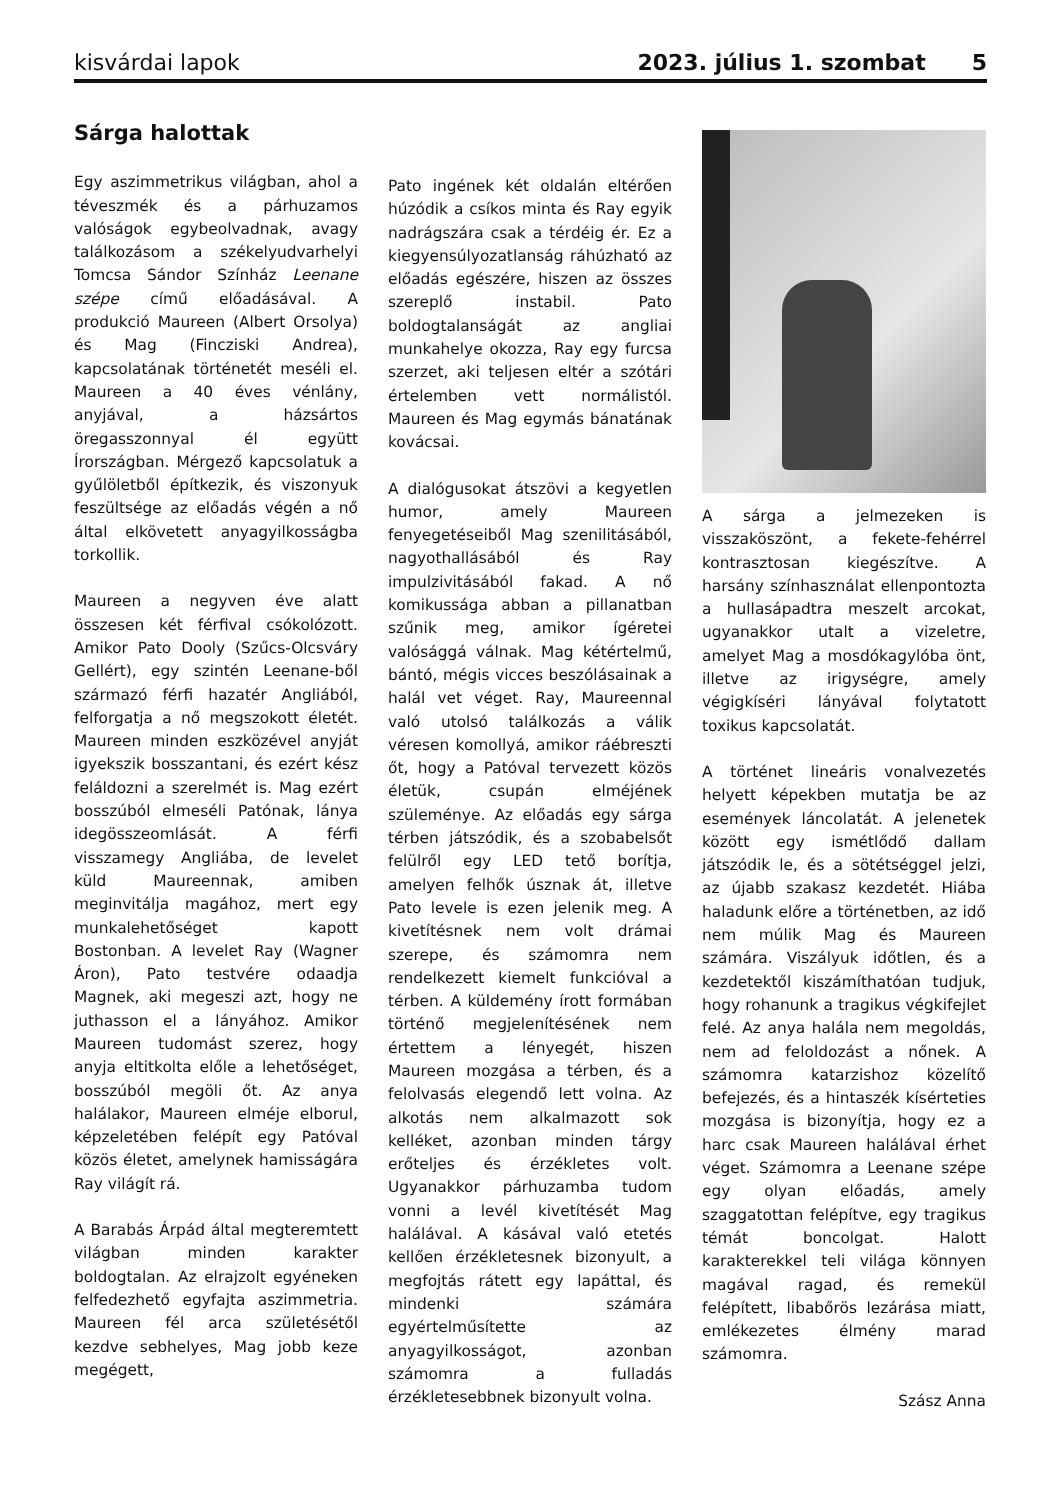kisvárdai lapok 2023. július 1. szombat 5
Sárga halottak
Egy aszimmetrikus világban, ahol a téveszmék és a párhuzamos valóságok egybeolvadnak, avagy találkozásom a székelyudvarhelyi Tomcsa Sándor Színház Leenane szépe című előadásával. A produkció Maureen (Albert Orsolya) és Mag (Fincziski Andrea), kapcsolatának történetét meséli el. Maureen a 40 éves vénlány, anyjával, a házsártos öregasszonnyal él együtt Írországban. Mérgező kapcsolatuk a gyűlöletből építkezik, és viszonyuk feszültsége az előadás végén a nő által elkövetett anyagyilkosságba torkollik.
Maureen a negyven éve alatt összesen két férfival csókolózott. Amikor Pato Dooly (Szűcs-Olcsváry Gellért), egy szintén Leenane-ből származó férfi hazatér Angliából, felforgatja a nő megszokott életét. Maureen minden eszközével anyját igyekszik bosszantani, és ezért kész feláldozni a szerelmét is. Mag ezért bosszúból elmeséli Patónak, lánya idegösszeomlását. A férfi visszamegy Angliába, de levelet küld Maureennak, amiben meginvitálja magához, mert egy munkalehetőséget kapott Bostonban. A levelet Ray (Wagner Áron), Pato testvére odaadja Magnek, aki megeszi azt, hogy ne juthasson el a lányához. Amikor Maureen tudomást szerez, hogy anyja eltitkolta előle a lehetőséget, bosszúból megöli őt. Az anya halálakor, Maureen elméje elborul, képzeletében felépít egy Patóval közös életet, amelynek hamisságára Ray világít rá.
A Barabás Árpád által megteremtett világban minden karakter boldogtalan. Az elrajzolt egyéneken felfedezhető egyfajta aszimmetria. Maureen fél arca születésétől kezdve sebhelyes, Mag jobb keze megégett,
Pato ingének két oldalán eltérően húzódik a csíkos minta és Ray egyik nadrágszára csak a térdéig ér. Ez a kiegyensúlyozatlanság ráhúzható az előadás egészére, hiszen az összes szereplő instabil. Pato boldogtalanságát az angliai munkahelye okozza, Ray egy furcsa szerzet, aki teljesen eltér a szótári értelemben vett normálistól. Maureen és Mag egymás bánatának kovácsai.
A dialógusokat átszövi a kegyetlen humor, amely Maureen fenyegetéseiből Mag szenilitásából, nagyothallásából és Ray impulzivitásából fakad. A nő komikussága abban a pillanatban szűnik meg, amikor ígéretei valósággá válnak. Mag kétértelmű, bántó, mégis vicces beszólásainak a halál vet véget. Ray, Maureennal való utolsó találkozás a válik véresen komollyá, amikor ráébreszti őt, hogy a Patóval tervezett közös életük, csupán elméjének szüleménye. Az előadás egy sárga térben játszódik, és a szobabelsőt felülről egy LED tető borítja, amelyen felhők úsznak át, illetve Pato levele is ezen jelenik meg. A kivetítésnek nem volt drámai szerepe, és számomra nem rendelkezett kiemelt funkcióval a térben. A küldemény írott formában történő megjelenítésének nem értettem a lényegét, hiszen Maureen mozgása a térben, és a felolvasás elegendő lett volna. Az alkotás nem alkalmazott sok kelléket, azonban minden tárgy erőteljes és érzékletes volt. Ugyanakkor párhuzamba tudom vonni a levél kivetítését Mag halálával. A kásával való etetés kellően érzékletesnek bizonyult, a megfojtás rátett egy lapáttal, és mindenki számára egyértelműsítette az anyagyilkosságot, azonban számomra a fulladás érzékletesebbnek bizonyult volna.
A sárga a jelmezeken is visszaköszönt, a fekete-fehérrel kontrasztosan kiegészítve. A harsány színhasználat ellenpontozta a hullasápadtra meszelt arcokat, ugyanakkor utalt a vizeletre, amelyet Mag a mosdókagylóba önt, illetve az irigységre, amely végigkíséri lányával folytatott toxikus kapcsolatát.
A történet lineáris vonalvezetés helyett képekben mutatja be az események láncolatát. A jelenetek között egy ismétlődő dallam játszódik le, és a sötétséggel jelzi, az újabb szakasz kezdetét. Hiába haladunk előre a történetben, az idő nem múlik Mag és Maureen számára. Viszályuk időtlen, és a kezdetektől kiszámíthatóan tudjuk, hogy rohanunk a tragikus végkifejlet felé. Az anya halála nem megoldás, nem ad feloldozást a nőnek. A számomra katarzishoz közelítő befejezés, és a hintaszék kísérteties mozgása is bizonyítja, hogy ez a harc csak Maureen halálával érhet véget. Számomra a Leenane szépe egy olyan előadás, amely szaggatottan felépítve, egy tragikus témát boncolgat. Halott karakterekkel teli világa könnyen magával ragad, és remekül felépített, libabőrös lezárása miatt, emlékezetes élmény marad számomra.
Szász Anna